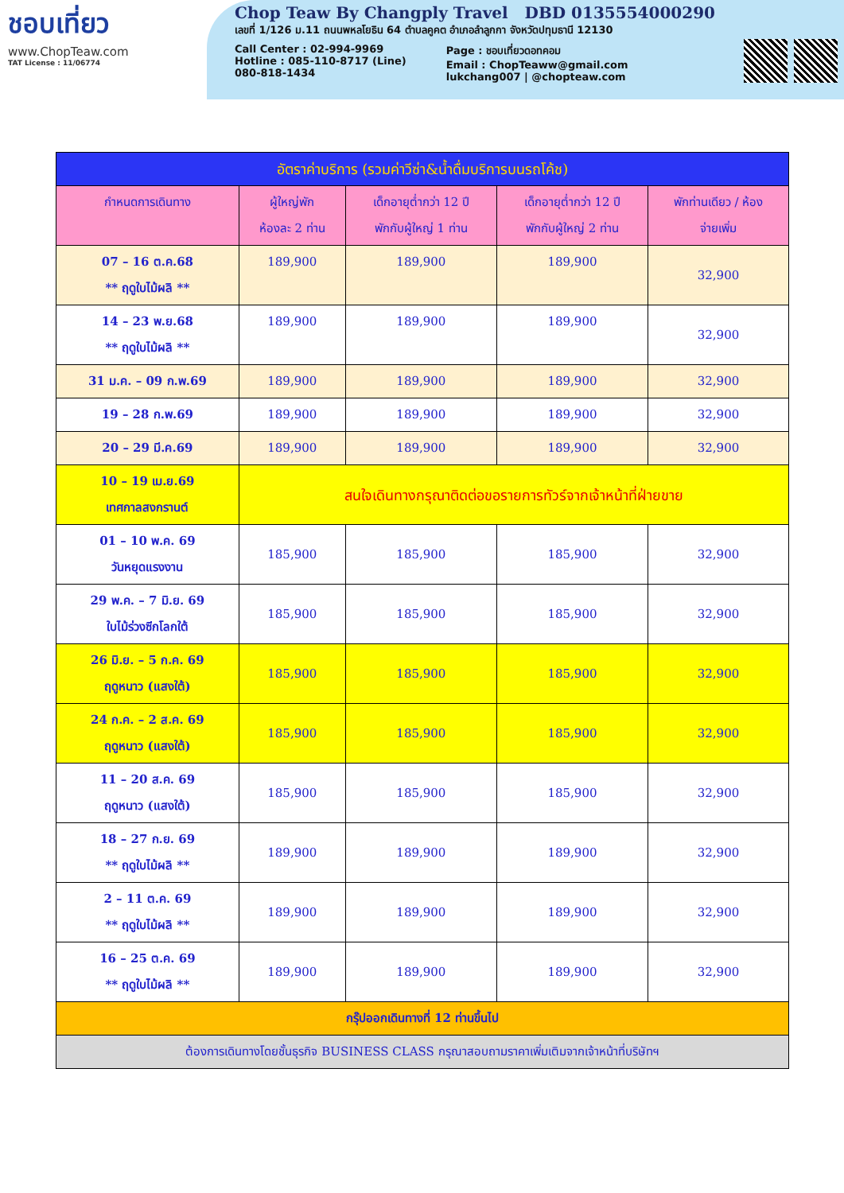ชอบเที่ยว
www.ChopTeaw.com
TAT License : 11/06774
Chop Teaw By Changply Travel DBD 0135554000290
เลขที่ 1/126 ม.11 ถนนพหลโยธิน 64 ตำบลคูคต อำเภอลำลูกกา จังหวัดปทุมธานี 12130
Call Center : 02-994-9969
Hotline : 085-110-8717 (Line)
080-818-1434
Page : ชอบเที่ยวดอทคอม
Email : ChopTeaww@gmail.com
lukchang007 | @chopteaw.com
| อัตราค่าบริการ (รวมค่าวีซ่า&น้ำดื่มบริการบนรถโค้ช) | | | | |
| --- | --- | --- | --- | --- |
| กำหนดการเดินทาง | ผู้ใหญ่พัก ห้องละ 2 ท่าน | เด็กอายุต่ำกว่า 12 ปี พักกับผู้ใหญ่ 1 ท่าน | เด็กอายุต่ำกว่า 12 ปี พักกับผู้ใหญ่ 2 ท่าน | พักท่านเดียว / ห้อง จ่ายเพิ่ม |
| 07 – 16 ต.ค.68 ** ฤดูใบไม้ผลิ ** | 189,900 | 189,900 | 189,900 | 32,900 |
| 14 – 23 พ.ย.68 ** ฤดูใบไม้ผลิ ** | 189,900 | 189,900 | 189,900 | 32,900 |
| 31 ม.ค. – 09 ก.พ.69 | 189,900 | 189,900 | 189,900 | 32,900 |
| 19 – 28 ก.พ.69 | 189,900 | 189,900 | 189,900 | 32,900 |
| 20 – 29 มี.ค.69 | 189,900 | 189,900 | 189,900 | 32,900 |
| 10 – 19 เม.ย.69 เทศกาลสงกรานต์ | สนใจเดินทางกรุณาติดต่อขอรายการทัวร์จากเจ้าหน้าที่ฝ่ายขาย | | | |
| 01 – 10 พ.ค. 69 วันหยุดแรงงาน | 185,900 | 185,900 | 185,900 | 32,900 |
| 29 พ.ค. – 7 มิ.ย. 69 ใบไม้ร่วงซีกโลกใต้ | 185,900 | 185,900 | 185,900 | 32,900 |
| 26 มิ.ย. – 5 ก.ค. 69 ฤดูหนาว (แสงใต้) | 185,900 | 185,900 | 185,900 | 32,900 |
| 24 ก.ค. – 2 ส.ค. 69 ฤดูหนาว (แสงใต้) | 185,900 | 185,900 | 185,900 | 32,900 |
| 11 – 20 ส.ค. 69 ฤดูหนาว (แสงใต้) | 185,900 | 185,900 | 185,900 | 32,900 |
| 18 – 27 ก.ย. 69 ** ฤดูใบไม้ผลิ ** | 189,900 | 189,900 | 189,900 | 32,900 |
| 2 – 11 ต.ค. 69 ** ฤดูใบไม้ผลิ ** | 189,900 | 189,900 | 189,900 | 32,900 |
| 16 – 25 ต.ค. 69 ** ฤดูใบไม้ผลิ ** | 189,900 | 189,900 | 189,900 | 32,900 |
| กรุ๊ปออกเดินทางที่ 12 ท่านขึ้นไป | | | | |
| ต้องการเดินทางโดยชั้นธุรกิจ BUSINESS CLASS กรุณาสอบถามราคาเพิ่มเติมจากเจ้าหน้าที่บริษัทฯ | | | | |